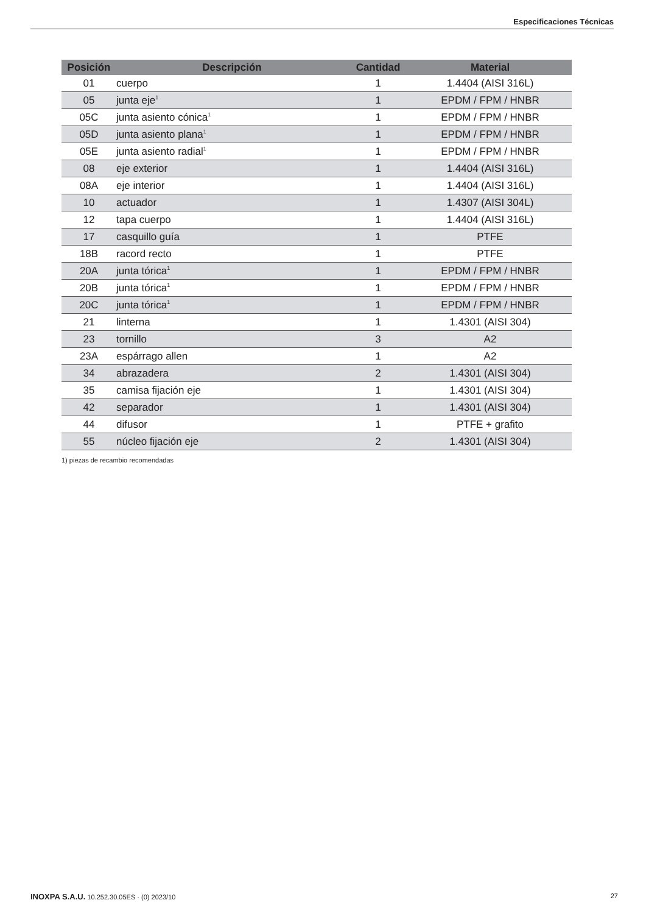Especificaciones Técnicas
| Posición | Descripción | Cantidad | Material |
| --- | --- | --- | --- |
| 01 | cuerpo | 1 | 1.4404 (AISI 316L) |
| 05 | junta eje<sup>1</sup> | 1 | EPDM / FPM / HNBR |
| 05C | junta asiento cónica<sup>1</sup> | 1 | EPDM / FPM / HNBR |
| 05D | junta asiento plana<sup>1</sup> | 1 | EPDM / FPM / HNBR |
| 05E | junta asiento radial<sup>1</sup> | 1 | EPDM / FPM / HNBR |
| 08 | eje exterior | 1 | 1.4404 (AISI 316L) |
| 08A | eje interior | 1 | 1.4404 (AISI 316L) |
| 10 | actuador | 1 | 1.4307 (AISI 304L) |
| 12 | tapa cuerpo | 1 | 1.4404 (AISI 316L) |
| 17 | casquillo guía | 1 | PTFE |
| 18B | racord recto | 1 | PTFE |
| 20A | junta tórica<sup>1</sup> | 1 | EPDM / FPM / HNBR |
| 20B | junta tórica<sup>1</sup> | 1 | EPDM / FPM / HNBR |
| 20C | junta tórica<sup>1</sup> | 1 | EPDM / FPM / HNBR |
| 21 | linterna | 1 | 1.4301 (AISI 304) |
| 23 | tornillo | 3 | A2 |
| 23A | espárrago allen | 1 | A2 |
| 34 | abrazadera | 2 | 1.4301 (AISI 304) |
| 35 | camisa fijación eje | 1 | 1.4301 (AISI 304) |
| 42 | separador | 1 | 1.4301 (AISI 304) |
| 44 | difusor | 1 | PTFE + grafito |
| 55 | núcleo fijación eje | 2 | 1.4301 (AISI 304) |
1) piezas de recambio recomendadas
INOXPA S.A.U. 10.252.30.05ES · (0) 2023/10 27